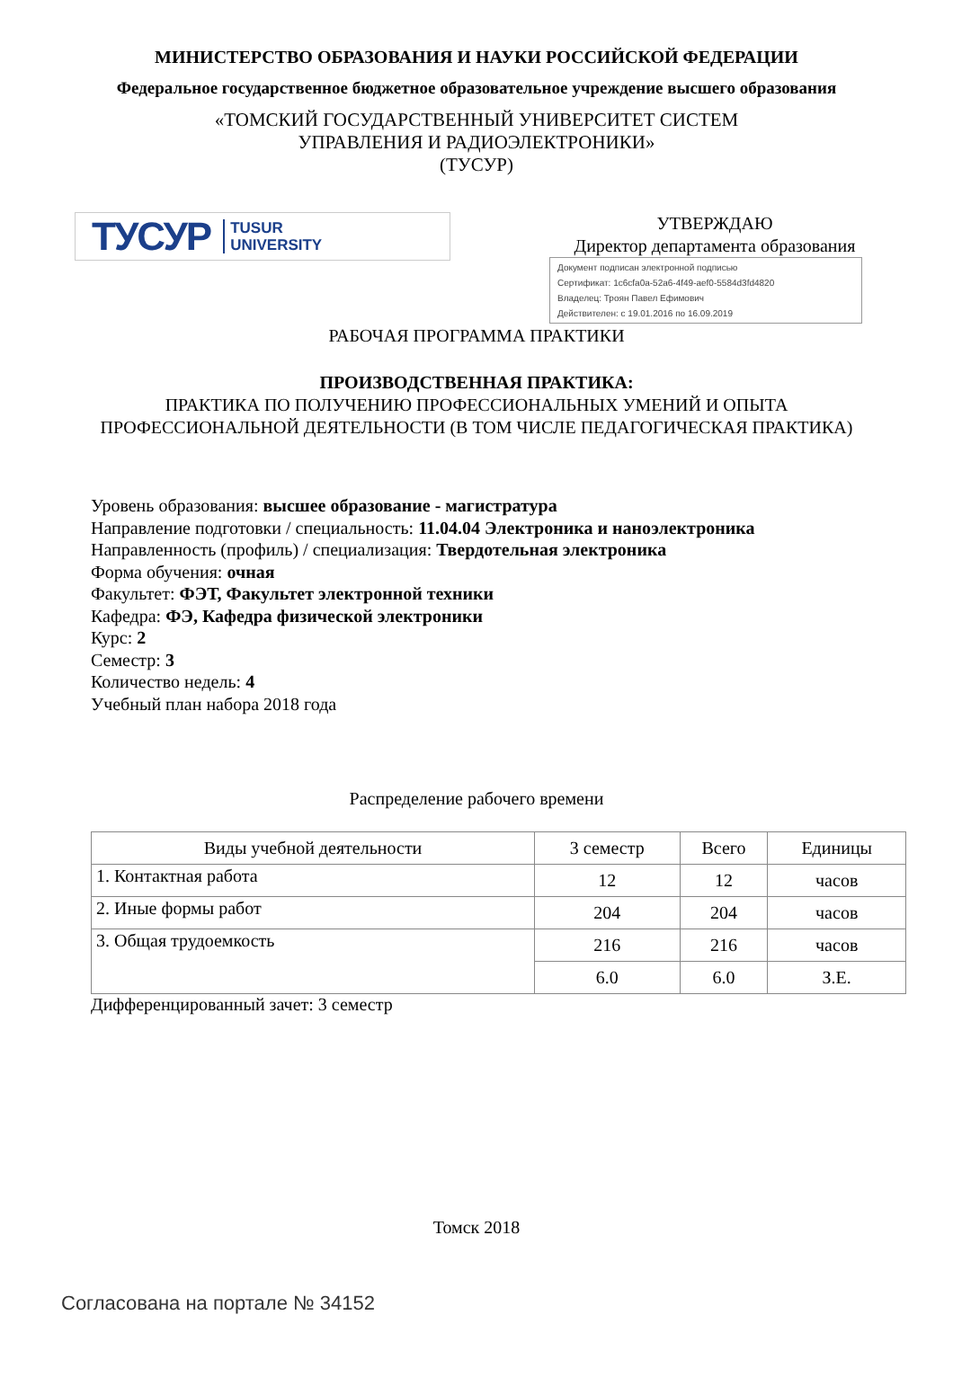МИНИСТЕРСТВО ОБРАЗОВАНИЯ И НАУКИ РОССИЙСКОЙ ФЕДЕРАЦИИ
Федеральное государственное бюджетное образовательное учреждение высшего образования
«ТОМСКИЙ ГОСУДАРСТВЕННЫЙ УНИВЕРСИТЕТ СИСТЕМ
УПРАВЛЕНИЯ И РАДИОЭЛЕКТРОНИКИ»
(ТУСУР)
ТУСУР TUSUR
UNIVERSITY
УТВЕРЖДАЮ
Директор департамента образования
Документ подписан электронной подписью
Сертификат: 1c6cfa0a-52a6-4f49-aef0-5584d3fd4820
Владелец: Троян Павел Ефимович
Действителен: с 19.01.2016 по 16.09.2019
РАБОЧАЯ ПРОГРАММА ПРАКТИКИ
ПРОИЗВОДСТВЕННАЯ ПРАКТИКА:
ПРАКТИКА ПО ПОЛУЧЕНИЮ ПРОФЕССИОНАЛЬНЫХ УМЕНИЙ И ОПЫТА
ПРОФЕССИОНАЛЬНОЙ ДЕЯТЕЛЬНОСТИ (В ТОМ ЧИСЛЕ ПЕДАГОГИЧЕСКАЯ ПРАКТИКА)
Уровень образования: высшее образование - магистратура
Направление подготовки / специальность: 11.04.04 Электроника и наноэлектроника
Направленность (профиль) / специализация: Твердотельная электроника
Форма обучения: очная
Факультет: ФЭТ, Факультет электронной техники
Кафедра: ФЭ, Кафедра физической электроники
Курс: 2
Семестр: 3
Количество недель: 4
Учебный план набора 2018 года
Распределение рабочего времени
| Виды учебной деятельности | 3 семестр | Всего | Единицы |
| --- | --- | --- | --- |
| 1. Контактная работа | 12 | 12 | часов |
| 2. Иные формы работ | 204 | 204 | часов |
| 3. Общая трудоемкость | 216 | 216 | часов |
| | 6.0 | 6.0 | З.Е. |
Дифференцированный зачет: 3 семестр
Томск 2018
Согласована на портале № 34152